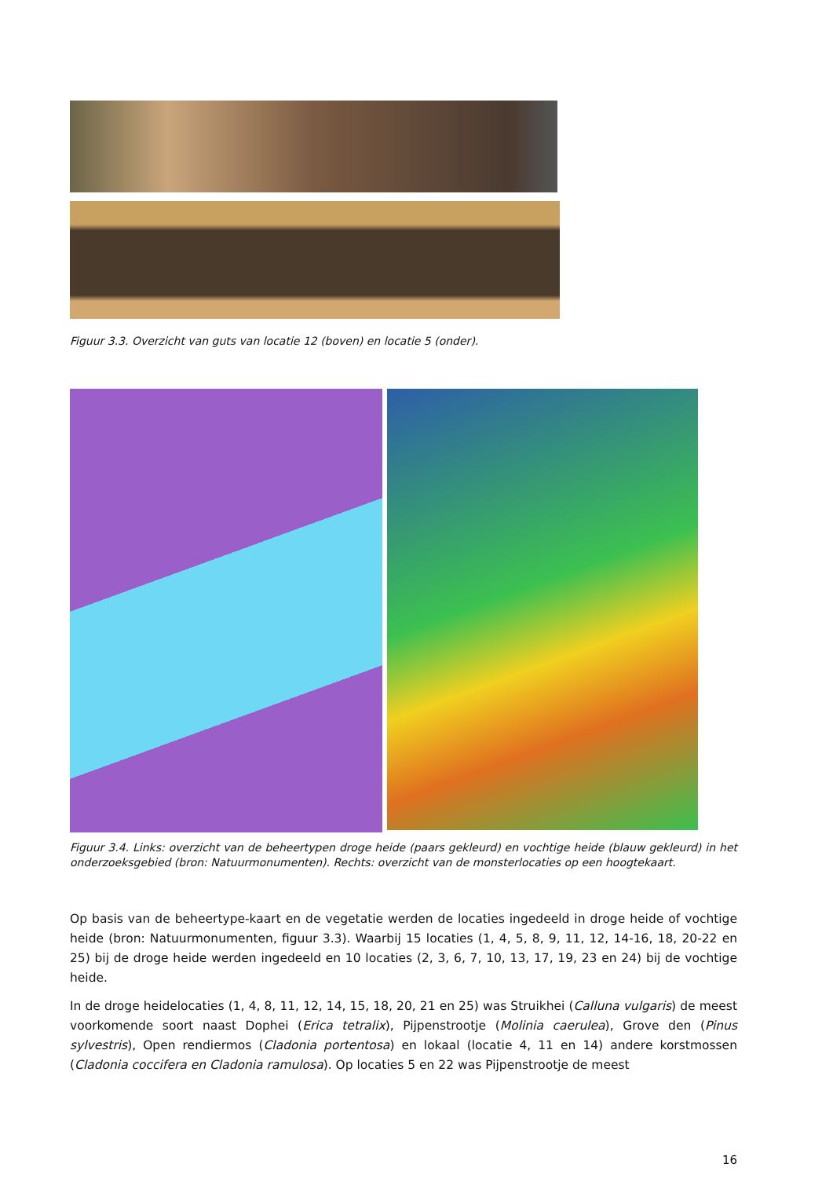Figuur 3.3. Overzicht van guts van locatie 12 (boven) en locatie 5 (onder).
Figuur 3.4. Links: overzicht van de beheertypen droge heide (paars gekleurd) en vochtige heide (blauw gekleurd) in het onderzoeksgebied (bron: Natuurmonumenten). Rechts: overzicht van de monsterlocaties op een hoogtekaart.
Op basis van de beheertype-kaart en de vegetatie werden de locaties ingedeeld in droge heide of vochtige heide (bron: Natuurmonumenten, figuur 3.3). Waarbij 15 locaties (1, 4, 5, 8, 9, 11, 12, 14-16, 18, 20-22 en 25) bij de droge heide werden ingedeeld en 10 locaties (2, 3, 6, 7, 10, 13, 17, 19, 23 en 24) bij de vochtige heide.
In de droge heidelocaties (1, 4, 8, 11, 12, 14, 15, 18, 20, 21 en 25) was Struikhei (Calluna vulgaris) de meest voorkomende soort naast Dophei (Erica tetralix), Pijpenstrootje (Molinia caerulea), Grove den (Pinus sylvestris), Open rendiermos (Cladonia portentosa) en lokaal (locatie 4, 11 en 14) andere korstmossen (Cladonia coccifera en Cladonia ramulosa). Op locaties 5 en 22 was Pijpenstrootje de meest
16